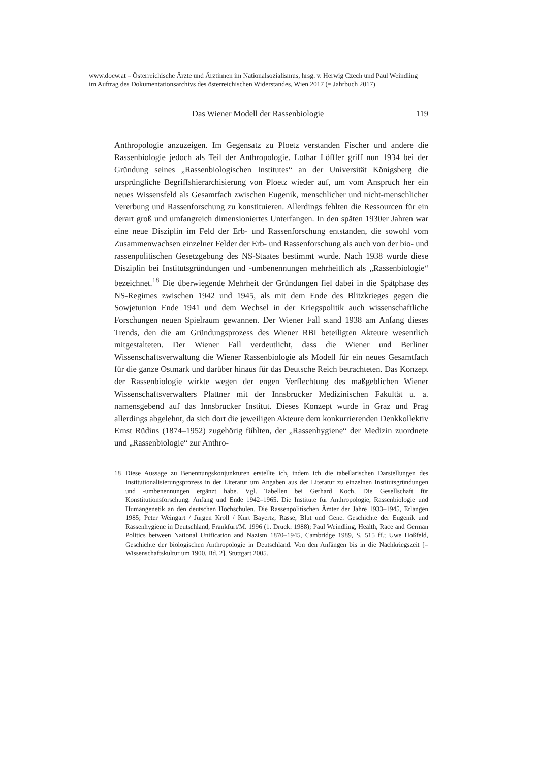www.doew.at – Österreichische Ärzte und Ärztinnen im Nationalsozialismus, hrsg. v. Herwig Czech und Paul Weindling im Auftrag des Dokumentationsarchivs des österreichischen Widerstandes, Wien 2017 (= Jahrbuch 2017)
Das Wiener Modell der Rassenbiologie 119
Anthropologie anzuzeigen. Im Gegensatz zu Ploetz verstanden Fischer und andere die Rassenbiologie jedoch als Teil der Anthropologie. Lothar Löffler griff nun 1934 bei der Gründung seines „Rassenbiologischen Institutes“ an der Universität Königsberg die ursprüngliche Begriffshierarchisierung von Ploetz wieder auf, um vom Anspruch her ein neues Wissensfeld als Gesamtfach zwischen Eugenik, menschlicher und nicht-menschlicher Vererbung und Rassenforschung zu konstituieren. Allerdings fehlten die Ressourcen für ein derart groß und umfangreich dimensioniertes Unterfangen. In den späten 1930er Jahren war eine neue Disziplin im Feld der Erb- und Rassenforschung entstanden, die sowohl vom Zusammenwachsen einzelner Felder der Erb- und Rassenforschung als auch von der bio- und rassenpolitischen Gesetzgebung des NS-Staates bestimmt wurde. Nach 1938 wurde diese Disziplin bei Institutsgründungen und -umbenennungen mehrheitlich als „Rassenbiologie“ bezeichnet.<sup>18</sup> Die überwiegende Mehrheit der Gründungen fiel dabei in die Spätphase des NS-Regimes zwischen 1942 und 1945, als mit dem Ende des Blitzkrieges gegen die Sowjetunion Ende 1941 und dem Wechsel in der Kriegspolitik auch wissenschaftliche Forschungen neuen Spielraum gewannen. Der Wiener Fall stand 1938 am Anfang dieses Trends, den die am Gründungsprozess des Wiener RBI beteiligten Akteure wesentlich mitgestalteten. Der Wiener Fall verdeutlicht, dass die Wiener und Berliner Wissenschaftsverwaltung die Wiener Rassenbiologie als Modell für ein neues Gesamtfach für die ganze Ostmark und darüber hinaus für das Deutsche Reich betrachteten. Das Konzept der Rassenbiologie wirkte wegen der engen Verflechtung des maßgeblichen Wiener Wissenschaftsverwalters Plattner mit der Innsbrucker Medizinischen Fakultät u. a. namensgebend auf das Innsbrucker Institut. Dieses Konzept wurde in Graz und Prag allerdings abgelehnt, da sich dort die jeweiligen Akteure dem konkurrierenden Denkkollektiv Ernst Rüdins (1874–1952) zugehörig fühlten, der „Rassenhygiene“ der Medizin zuordnete und „Rassenbiologie“ zur Anthro-
18 Diese Aussage zu Benennungskonjunkturen erstellte ich, indem ich die tabellarischen Darstellungen des Institutionalisierungsprozess in der Literatur um Angaben aus der Literatur zu einzelnen Institutsgründungen und -umbenennungen ergänzt habe. Vgl. Tabellen bei Gerhard Koch, Die Gesellschaft für Konstitutionsforschung. Anfang und Ende 1942–1965. Die Institute für Anthropologie, Rassenbiologie und Humangenetik an den deutschen Hochschulen. Die Rassenpolitischen Ämter der Jahre 1933–1945, Erlangen 1985; Peter Weingart / Jürgen Kroll / Kurt Bayertz, Rasse, Blut und Gene. Geschichte der Eugenik und Rassenhygiene in Deutschland, Frankfurt/M. 1996 (1. Druck: 1988); Paul Weindling, Health, Race and German Politics between National Unification and Nazism 1870–1945, Cambridge 1989, S. 515 ff.; Uwe Hoßfeld, Geschichte der biologischen Anthropologie in Deutschland. Von den Anfängen bis in die Nachkriegszeit [= Wissenschaftskultur um 1900, Bd. 2], Stuttgart 2005.